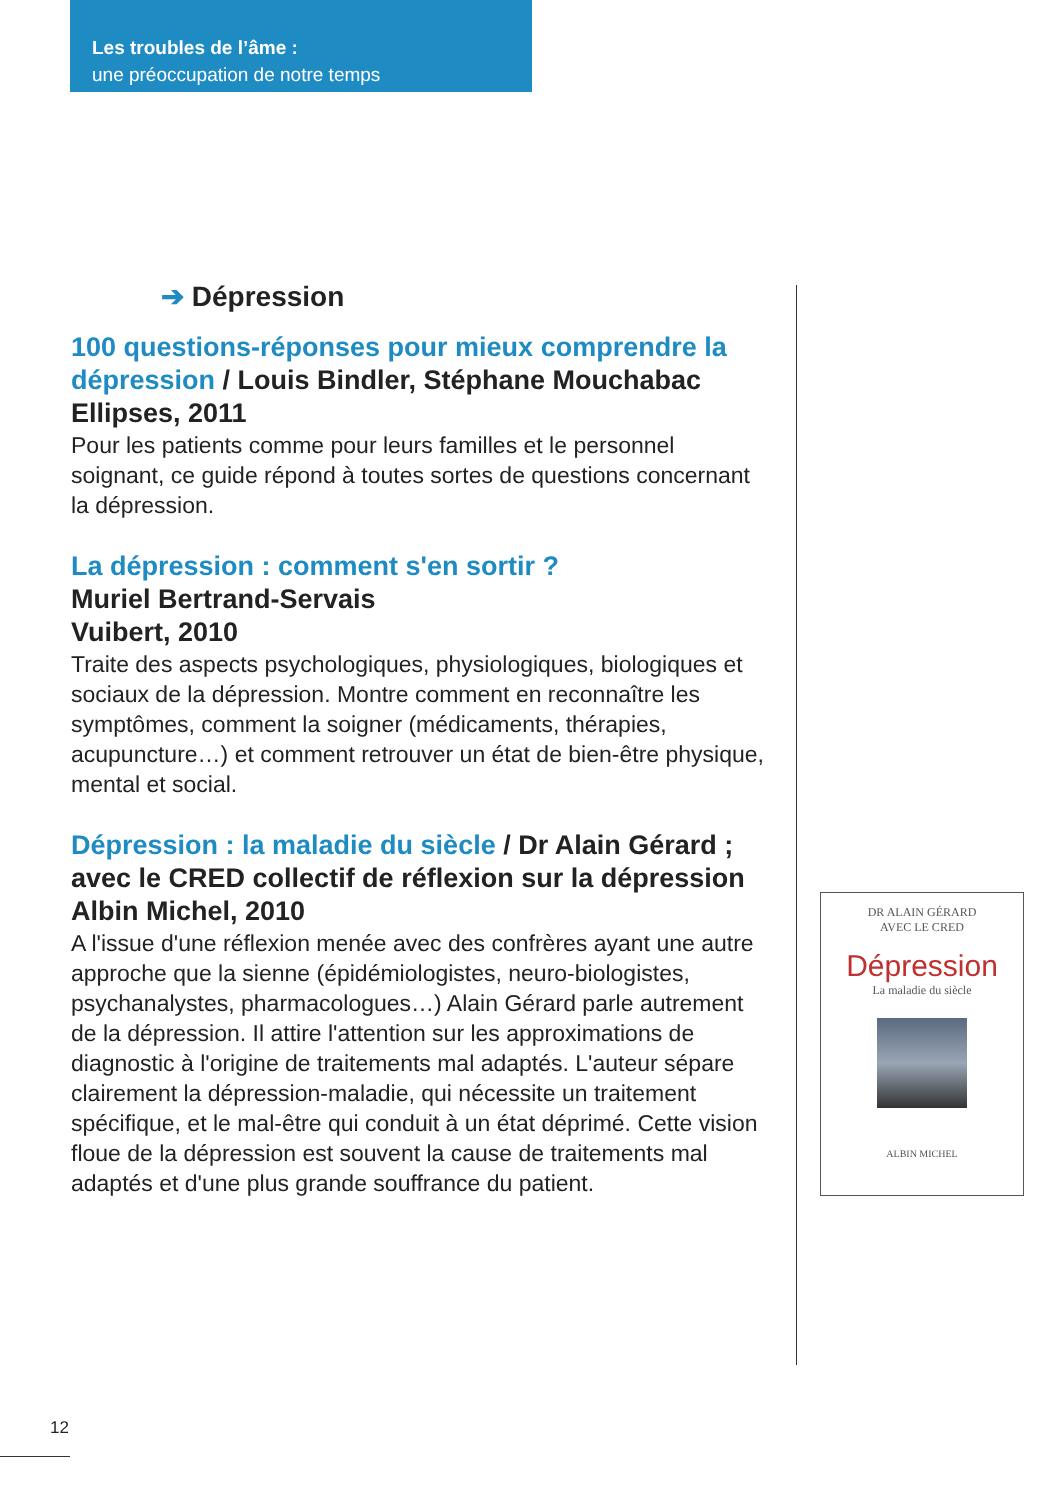Les troubles de l’âme :
une préoccupation de notre temps
➔ Dépression
100 questions-réponses pour mieux comprendre la dépression / Louis Bindler, Stéphane Mouchabac
Ellipses, 2011
Pour les patients comme pour leurs familles et le personnel soignant, ce guide répond à toutes sortes de questions concernant la dépression.
La dépression : comment s'en sortir ?
Muriel Bertrand-Servais
Vuibert, 2010
Traite des aspects psychologiques, physiologiques, biologiques et sociaux de la dépression. Montre comment en reconnaître les symptômes, comment la soigner (médicaments, thérapies, acupuncture…) et comment retrouver un état de bien-être physique, mental et social.
Dépression : la maladie du siècle / Dr Alain Gérard ; avec le CRED collectif de réflexion sur la dépression
Albin Michel, 2010
A l'issue d'une réflexion menée avec des confrères ayant une autre approche que la sienne (épidémiologistes, neuro-biologistes, psychanalystes, pharmacologues…) Alain Gérard parle autrement de la dépression. Il attire l'attention sur les approximations de diagnostic à l'origine de traitements mal adaptés. L'auteur sépare clairement la dépression-maladie, qui nécessite un traitement spécifique, et le mal-être qui conduit à un état déprimé. Cette vision floue de la dépression est souvent la cause de traitements mal adaptés et d'une plus grande souffrance du patient.
DR ALAIN GÉRARD
AVEC LE CRED
Dépression
La maladie du siècle
ALBIN MICHEL
12